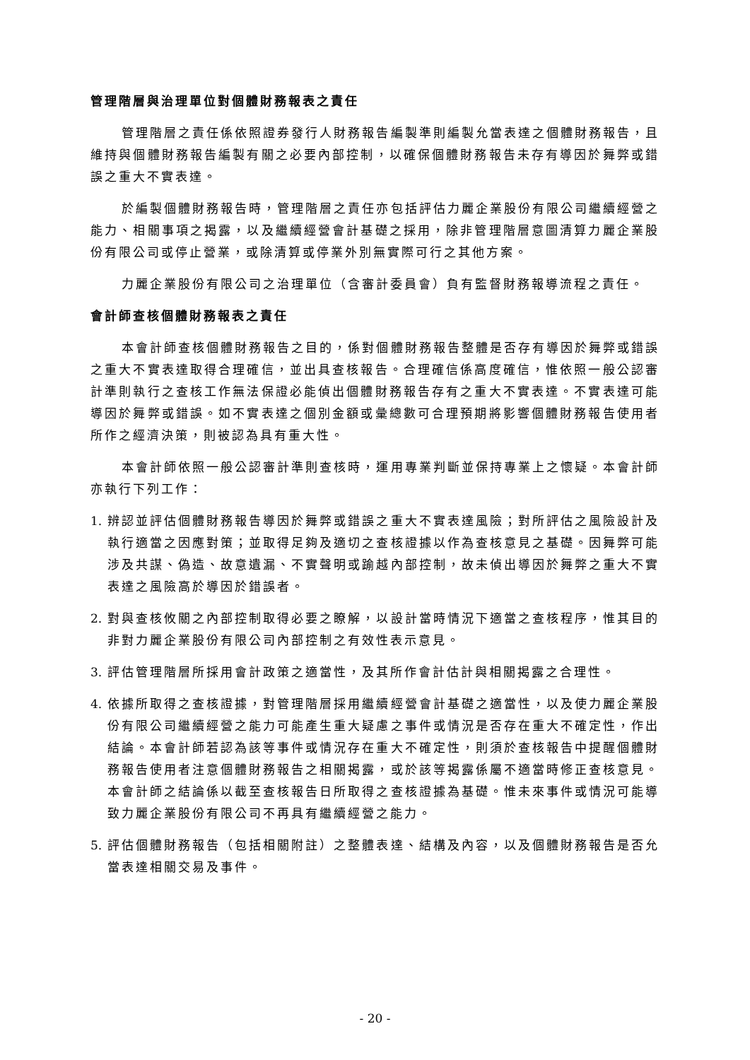管理階層與治理單位對個體財務報表之責任
管理階層之責任係依照證券發行人財務報告編製準則編製允當表達之個體財務報告，且維持與個體財務報告編製有關之必要內部控制，以確保個體財務報告未存有導因於舞弊或錯誤之重大不實表達。
於編製個體財務報告時，管理階層之責任亦包括評估力麗企業股份有限公司繼續經營之能力、相關事項之揭露，以及繼續經營會計基礎之採用，除非管理階層意圖清算力麗企業股份有限公司或停止營業，或除清算或停業外別無實際可行之其他方案。
力麗企業股份有限公司之治理單位（含審計委員會）負有監督財務報導流程之責任。
會計師查核個體財務報表之責任
本會計師查核個體財務報告之目的，係對個體財務報告整體是否存有導因於舞弊或錯誤之重大不實表達取得合理確信，並出具查核報告。合理確信係高度確信，惟依照一般公認審計準則執行之查核工作無法保證必能偵出個體財務報告存有之重大不實表達。不實表達可能導因於舞弊或錯誤。如不實表達之個別金額或彙總數可合理預期將影響個體財務報告使用者所作之經濟決策，則被認為具有重大性。
本會計師依照一般公認審計準則查核時，運用專業判斷並保持專業上之懷疑。本會計師亦執行下列工作：
1. 辨認並評估個體財務報告導因於舞弊或錯誤之重大不實表達風險；對所評估之風險設計及執行適當之因應對策；並取得足夠及適切之查核證據以作為查核意見之基礎。因舞弊可能涉及共謀、偽造、故意遺漏、不實聲明或踰越內部控制，故未偵出導因於舞弊之重大不實表達之風險高於導因於錯誤者。
2. 對與查核攸關之內部控制取得必要之瞭解，以設計當時情況下適當之查核程序，惟其目的非對力麗企業股份有限公司內部控制之有效性表示意見。
3. 評估管理階層所採用會計政策之適當性，及其所作會計估計與相關揭露之合理性。
4. 依據所取得之查核證據，對管理階層採用繼續經營會計基礎之適當性，以及使力麗企業股份有限公司繼續經營之能力可能產生重大疑慮之事件或情況是否存在重大不確定性，作出結論。本會計師若認為該等事件或情況存在重大不確定性，則須於查核報告中提醒個體財務報告使用者注意個體財務報告之相關揭露，或於該等揭露係屬不適當時修正查核意見。本會計師之結論係以截至查核報告日所取得之查核證據為基礎。惟未來事件或情況可能導致力麗企業股份有限公司不再具有繼續經營之能力。
5. 評估個體財務報告（包括相關附註）之整體表達、結構及內容，以及個體財務報告是否允當表達相關交易及事件。
- 20 -